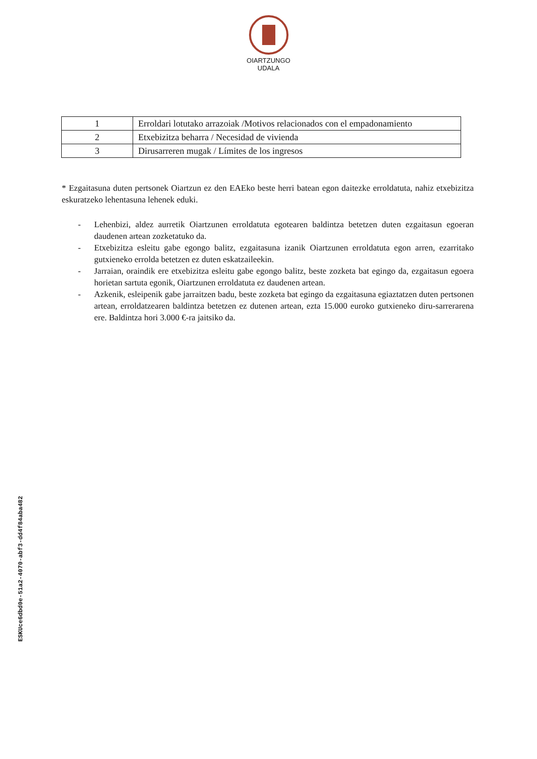OIARTZUNGO
UDALA
| 1 | Erroldari lotutako arrazoiak /Motivos relacionados con el empadonamiento |
| 2 | Etxebizitza beharra / Necesidad de vivienda |
| 3 | Dirusarreren mugak / Límites de los ingresos |
* Ezgaitasuna duten pertsonek Oiartzun ez den EAEko beste herri batean egon daitezke erroldatuta, nahiz etxebizitza eskuratzeko lehentasuna lehenek eduki.
- Lehenbizi, aldez aurretik Oiartzunen erroldatuta egotearen baldintza betetzen duten ezgaitasun egoeran daudenen artean zozketatuko da.
- Etxebizitza esleitu gabe egongo balitz, ezgaitasuna izanik Oiartzunen erroldatuta egon arren, ezarritako gutxieneko errolda betetzen ez duten eskatzaileekin.
- Jarraian, oraindik ere etxebizitza esleitu gabe egongo balitz, beste zozketa bat egingo da, ezgaitasun egoera horietan sartuta egonik, Oiartzunen erroldatuta ez daudenen artean.
- Azkenik, esleipenik gabe jarraitzen badu, beste zozketa bat egingo da ezgaitasuna egiaztatzen duten pertsonen artean, erroldatzearen baldintza betetzen ez dutenen artean, ezta 15.000 euroko gutxieneko diru-sarrerarena ere. Baldintza hori 3.000 €-ra jaitsiko da.
ESKUce6dbd0e-51a2-4070-abf3-dd4f84aba482